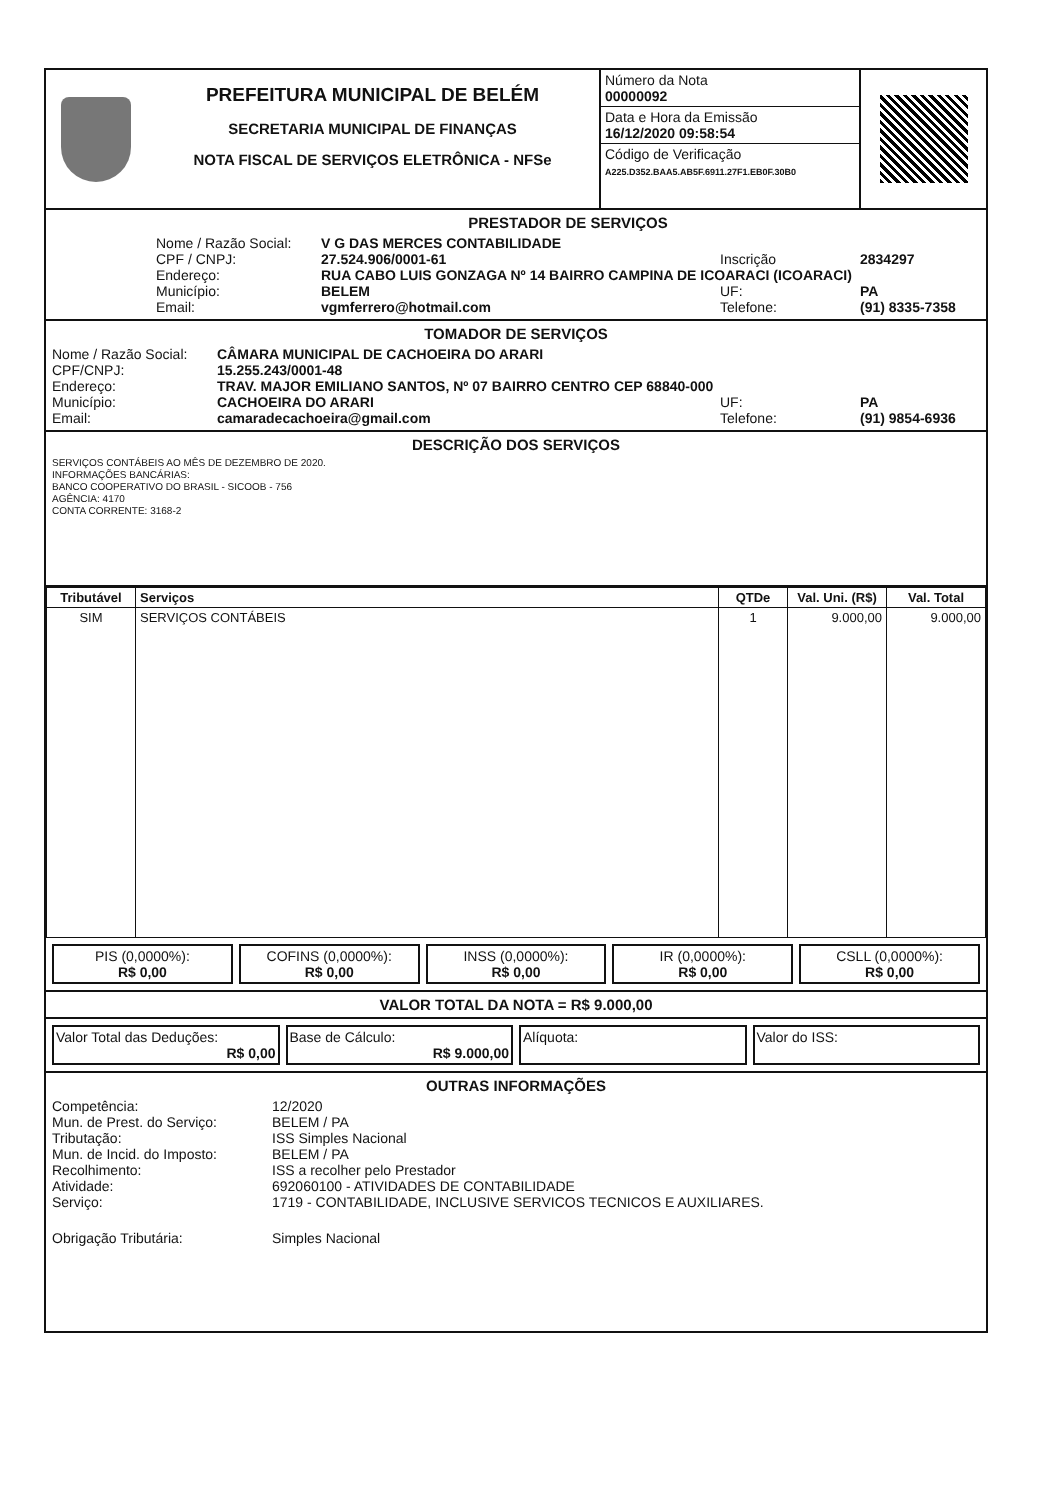PREFEITURA MUNICIPAL DE BELÉM
SECRETARIA MUNICIPAL DE FINANÇAS
NOTA FISCAL DE SERVIÇOS ELETRÔNICA - NFSe
Número da Nota
00000092
Data e Hora da Emissão
16/12/2020 09:58:54
Código de Verificação
A225.D352.BAA5.AB5F.6911.27F1.EB0F.30B0
PRESTADOR DE SERVIÇOS
Nome / Razão Social: V G DAS MERCES CONTABILIDADE
CPF / CNPJ: 27.524.906/0001-61 Inscrição 2834297
Endereço: RUA CABO LUIS GONZAGA Nº 14 BAIRRO CAMPINA DE ICOARACI (ICOARACI)
Município: BELEM UF: PA
Email: vgmferrero@hotmail.com Telefone: (91) 8335-7358
TOMADOR DE SERVIÇOS
Nome / Razão Social: CÂMARA MUNICIPAL DE CACHOEIRA DO ARARI
CPF/CNPJ: 15.255.243/0001-48
Endereço: TRAV. MAJOR EMILIANO SANTOS, Nº 07 BAIRRO CENTRO CEP 68840-000
Município: CACHOEIRA DO ARARI UF: PA
Email: camaradecachoeira@gmail.com Telefone: (91) 9854-6936
DESCRIÇÃO DOS SERVIÇOS
SERVIÇOS CONTÁBEIS AO MÊS DE DEZEMBRO DE 2020.
INFORMAÇÕES BANCÁRIAS:
BANCO COOPERATIVO DO BRASIL - SICOOB - 756
AGÊNCIA: 4170
CONTA CORRENTE: 3168-2
| Tributável | Serviços | QTDe | Val. Uni. (R$) | Val. Total |
| --- | --- | --- | --- | --- |
| SIM | SERVIÇOS CONTÁBEIS | 1 | 9.000,00 | 9.000,00 |
PIS (0,0000%):
R$ 0,00
COFINS (0,0000%):
R$ 0,00
INSS (0,0000%):
R$ 0,00
IR (0,0000%):
R$ 0,00
CSLL (0,0000%):
R$ 0,00
VALOR TOTAL DA NOTA = R$ 9.000,00
Valor Total das Deduções:
R$ 0,00
Base de Cálculo:
R$ 9.000,00
Alíquota: Valor do ISS:
OUTRAS INFORMAÇÕES
Competência: 12/2020
Mun. de Prest. do Serviço: BELEM / PA
Tributação: ISS Simples Nacional
Mun. de Incid. do Imposto: BELEM / PA
Recolhimento: ISS a recolher pelo Prestador
Atividade: 692060100 - ATIVIDADES DE CONTABILIDADE
Serviço: 1719 - CONTABILIDADE, INCLUSIVE SERVICOS TECNICOS E AUXILIARES.
Obrigação Tributária: Simples Nacional